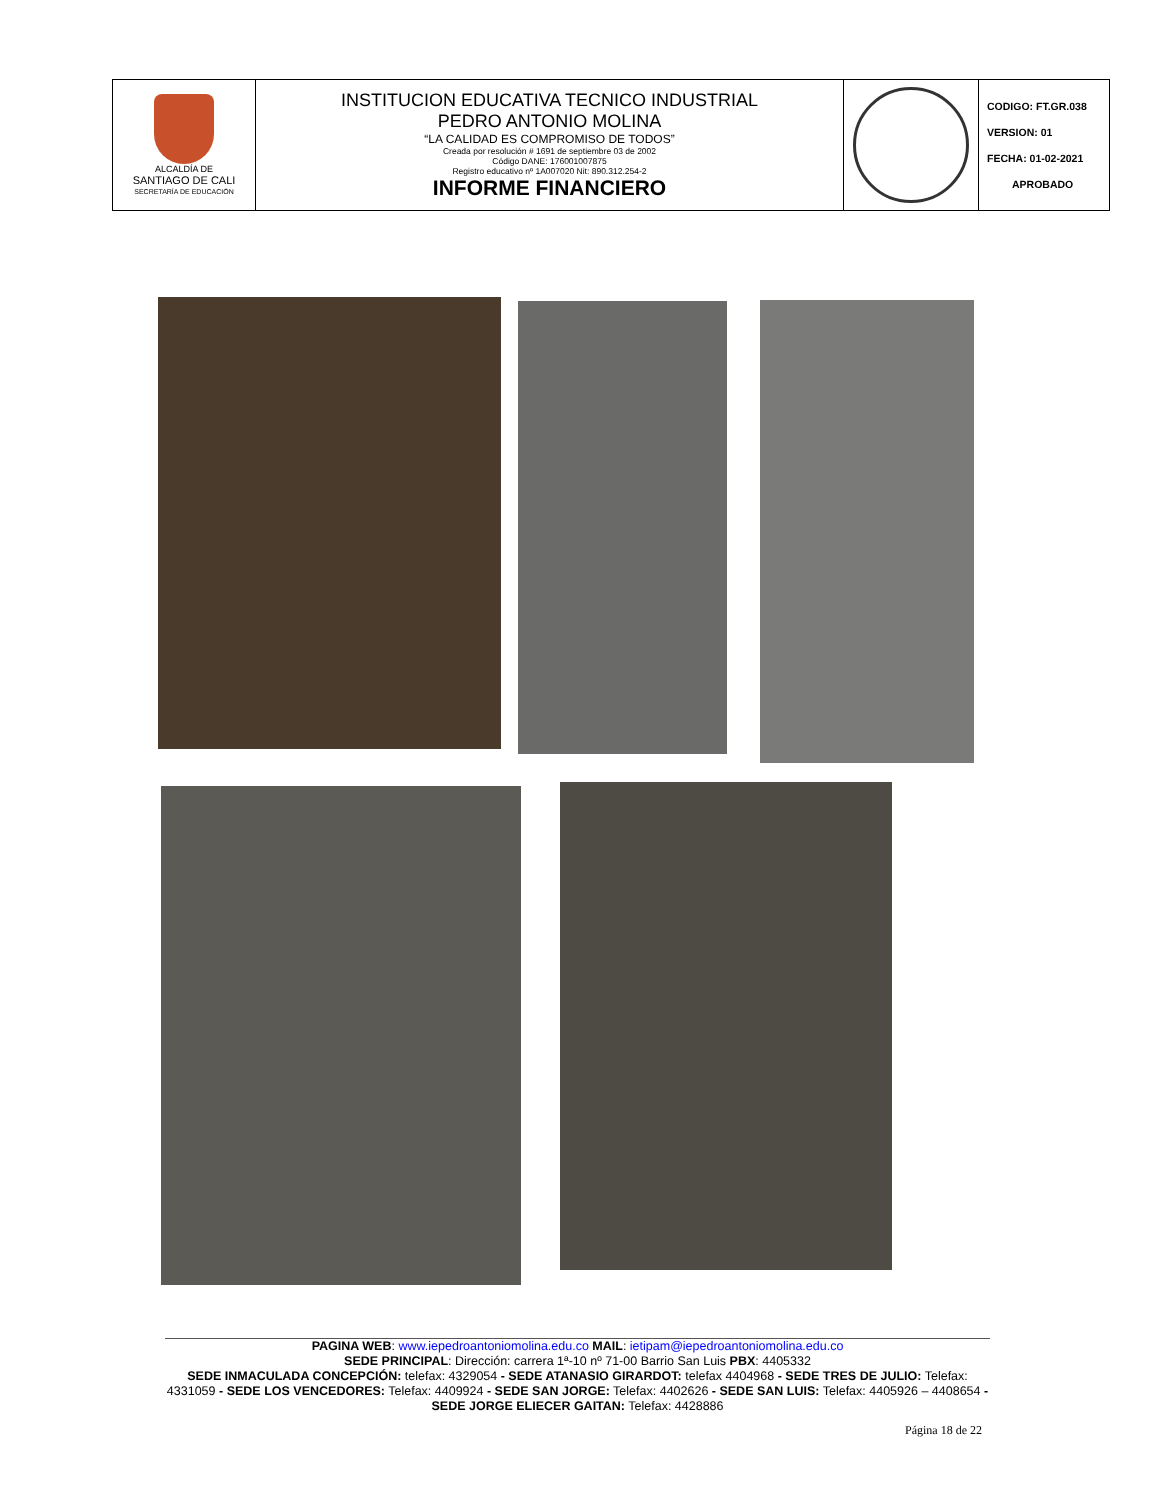| ALCALDÍA DE SANTIAGO DE CALI SECRETARÍA DE EDUCACIÓN | INSTITUCION EDUCATIVA TECNICO INDUSTRIAL PEDRO ANTONIO MOLINA “LA CALIDAD ES COMPROMISO DE TODOS” Creada por resolución # 1691 de septiembre 03 de 2002 Código DANE: 176001007875 Registro educativo nº 1A007020 Nit: 890.312.254-2 INFORME FINANCIERO | | CODIGO: FT.GR.038 VERSION: 01 FECHA: 01-02-2021 APROBADO |
PAGINA WEB: www.iepedroantoniomolina.edu.co MAIL: ietipam@iepedroantoniomolina.edu.co
SEDE PRINCIPAL: Dirección: carrera 1ª-10 nº 71-00 Barrio San Luis PBX: 4405332
SEDE INMACULADA CONCEPCIÓN: telefax: 4329054 - SEDE ATANASIO GIRARDOT: telefax 4404968 - SEDE TRES DE JULIO: Telefax: 4331059 - SEDE LOS VENCEDORES: Telefax: 4409924 - SEDE SAN JORGE: Telefax: 4402626 - SEDE SAN LUIS: Telefax: 4405926 – 4408654 - SEDE JORGE ELIECER GAITAN: Telefax: 4428886
Página 18 de 22